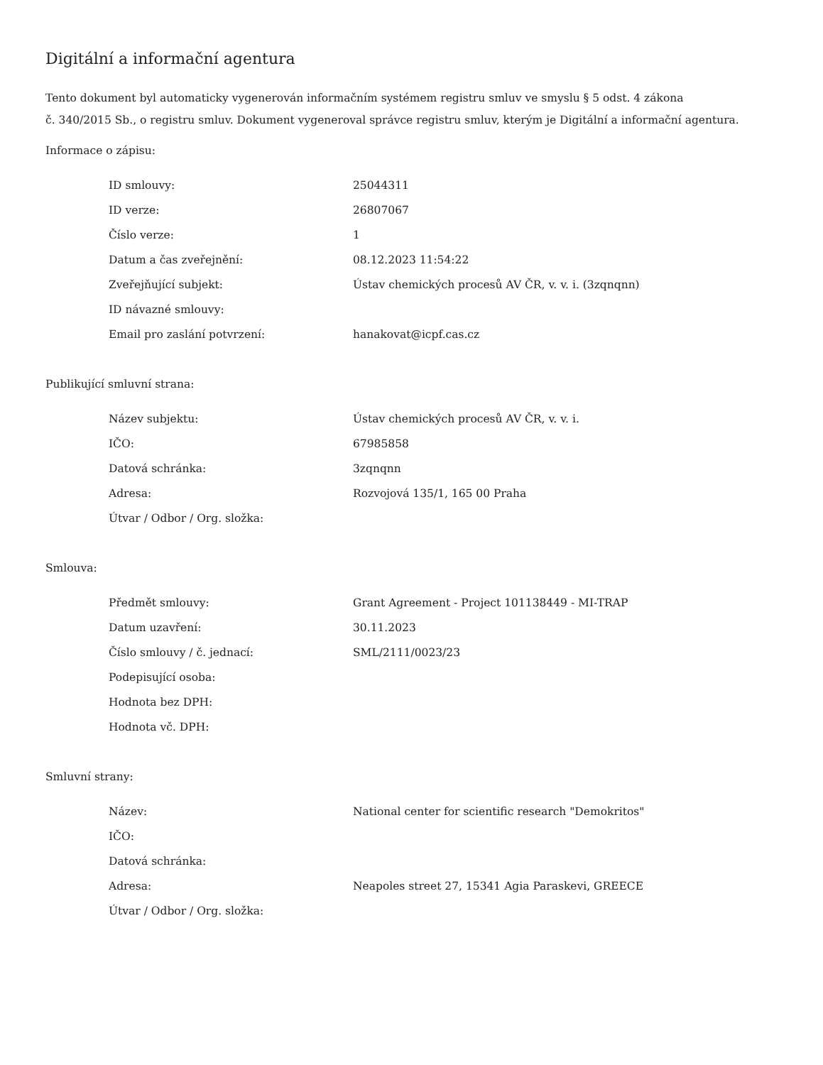Digitální a informační agentura
Tento dokument byl automaticky vygenerován informačním systémem registru smluv ve smyslu § 5 odst. 4 zákona
č. 340/2015 Sb., o registru smluv. Dokument vygeneroval správce registru smluv, kterým je Digitální a informační agentura.
Informace o zápisu:
| ID smlouvy: | 25044311 |
| ID verze: | 26807067 |
| Číslo verze: | 1 |
| Datum a čas zveřejnění: | 08.12.2023 11:54:22 |
| Zveřejňující subjekt: | Ústav chemických procesů AV ČR, v. v. i. (3zqnqnn) |
| ID návazné smlouvy: | |
| Email pro zaslání potvrzení: | hanakovat@icpf.cas.cz |
Publikující smluvní strana:
| Název subjektu: | Ústav chemických procesů AV ČR, v. v. i. |
| IČO: | 67985858 |
| Datová schránka: | 3zqnqnn |
| Adresa: | Rozvojová 135/1, 165 00 Praha |
| Útvar / Odbor / Org. složka: | |
Smlouva:
| Předmět smlouvy: | Grant Agreement - Project 101138449 - MI-TRAP |
| Datum uzavření: | 30.11.2023 |
| Číslo smlouvy / č. jednací: | SML/2111/0023/23 |
| Podepisující osoba: | |
| Hodnota bez DPH: | |
| Hodnota vč. DPH: | |
Smluvní strany:
| Název: | National center for scientific research "Demokritos" |
| IČO: | |
| Datová schránka: | |
| Adresa: | Neapoles street 27, 15341 Agia Paraskevi, GREECE |
| Útvar / Odbor / Org. složka: | |